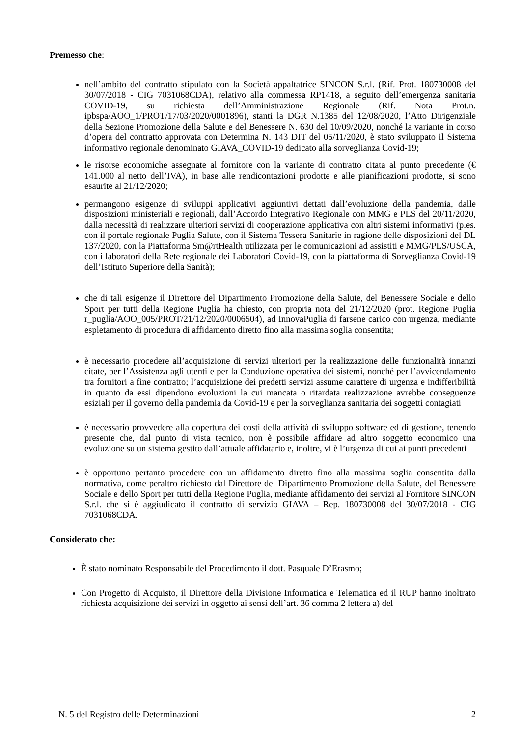Premesso che:
nell’ambito del contratto stipulato con la Società appaltatrice SINCON S.r.l. (Rif. Prot. 180730008 del 30/07/2018 - CIG 7031068CDA), relativo alla commessa RP1418, a seguito dell’emergenza sanitaria COVID-19, su richiesta dell’Amministrazione Regionale (Rif. Nota Prot.n. ipbspa/AOO_1/PROT/17/03/2020/0001896), stanti la DGR N.1385 del 12/08/2020, l’Atto Dirigenziale della Sezione Promozione della Salute e del Benessere N. 630 del 10/09/2020, nonché la variante in corso d’opera del contratto approvata con Determina N. 143 DIT del 05/11/2020, è stato sviluppato il Sistema informativo regionale denominato GIAVA_COVID-19 dedicato alla sorveglianza Covid-19;
le risorse economiche assegnate al fornitore con la variante di contratto citata al punto precedente (€ 141.000 al netto dell’IVA), in base alle rendicontazioni prodotte e alle pianificazioni prodotte, si sono esaurite al 21/12/2020;
permangono esigenze di sviluppi applicativi aggiuntivi dettati dall’evoluzione della pandemia, dalle disposizioni ministeriali e regionali, dall’Accordo Integrativo Regionale con MMG e PLS del 20/11/2020, dalla necessità di realizzare ulteriori servizi di cooperazione applicativa con altri sistemi informativi (p.es. con il portale regionale Puglia Salute, con il Sistema Tessera Sanitarie in ragione delle disposizioni del DL 137/2020, con la Piattaforma Sm@rtHealth utilizzata per le comunicazioni ad assistiti e MMG/PLS/USCA, con i laboratori della Rete regionale dei Laboratori Covid-19, con la piattaforma di Sorveglianza Covid-19 dell’Istituto Superiore della Sanità);
che di tali esigenze il Direttore del Dipartimento Promozione della Salute, del Benessere Sociale e dello Sport per tutti della Regione Puglia ha chiesto, con propria nota del 21/12/2020 (prot. Regione Puglia r_puglia/AOO_005/PROT/21/12/2020/0006504), ad InnovaPuglia di farsene carico con urgenza, mediante espletamento di procedura di affidamento diretto fino alla massima soglia consentita;
è necessario procedere all’acquisizione di servizi ulteriori per la realizzazione delle funzionalità innanzi citate, per l’Assistenza agli utenti e per la Conduzione operativa dei sistemi, nonché per l’avvicendamento tra fornitori a fine contratto; l’acquisizione dei predetti servizi assume carattere di urgenza e indifferibilità in quanto da essi dipendono evoluzioni la cui mancata o ritardata realizzazione avrebbe conseguenze esiziali per il governo della pandemia da Covid-19 e per la sorveglianza sanitaria dei soggetti contagiati
è necessario provvedere alla copertura dei costi della attività di sviluppo software ed di gestione, tenendo presente che, dal punto di vista tecnico, non è possibile affidare ad altro soggetto economico una evoluzione su un sistema gestito dall’attuale affidatario e, inoltre, vi è l’urgenza di cui ai punti precedenti
è opportuno pertanto procedere con un affidamento diretto fino alla massima soglia consentita dalla normativa, come peraltro richiesto dal Direttore del Dipartimento Promozione della Salute, del Benessere Sociale e dello Sport per tutti della Regione Puglia, mediante affidamento dei servizi al Fornitore SINCON S.r.l. che si è aggiudicato il contratto di servizio GIAVA – Rep. 180730008 del 30/07/2018 - CIG 7031068CDA.
Considerato che:
È stato nominato Responsabile del Procedimento il dott. Pasquale D’Erasmo;
Con Progetto di Acquisto, il Direttore della Divisione Informatica e Telematica ed il RUP hanno inoltrato richiesta acquisizione dei servizi in oggetto ai sensi dell’art. 36 comma 2 lettera a) del
N. 5 del Registro delle Determinazioni 2